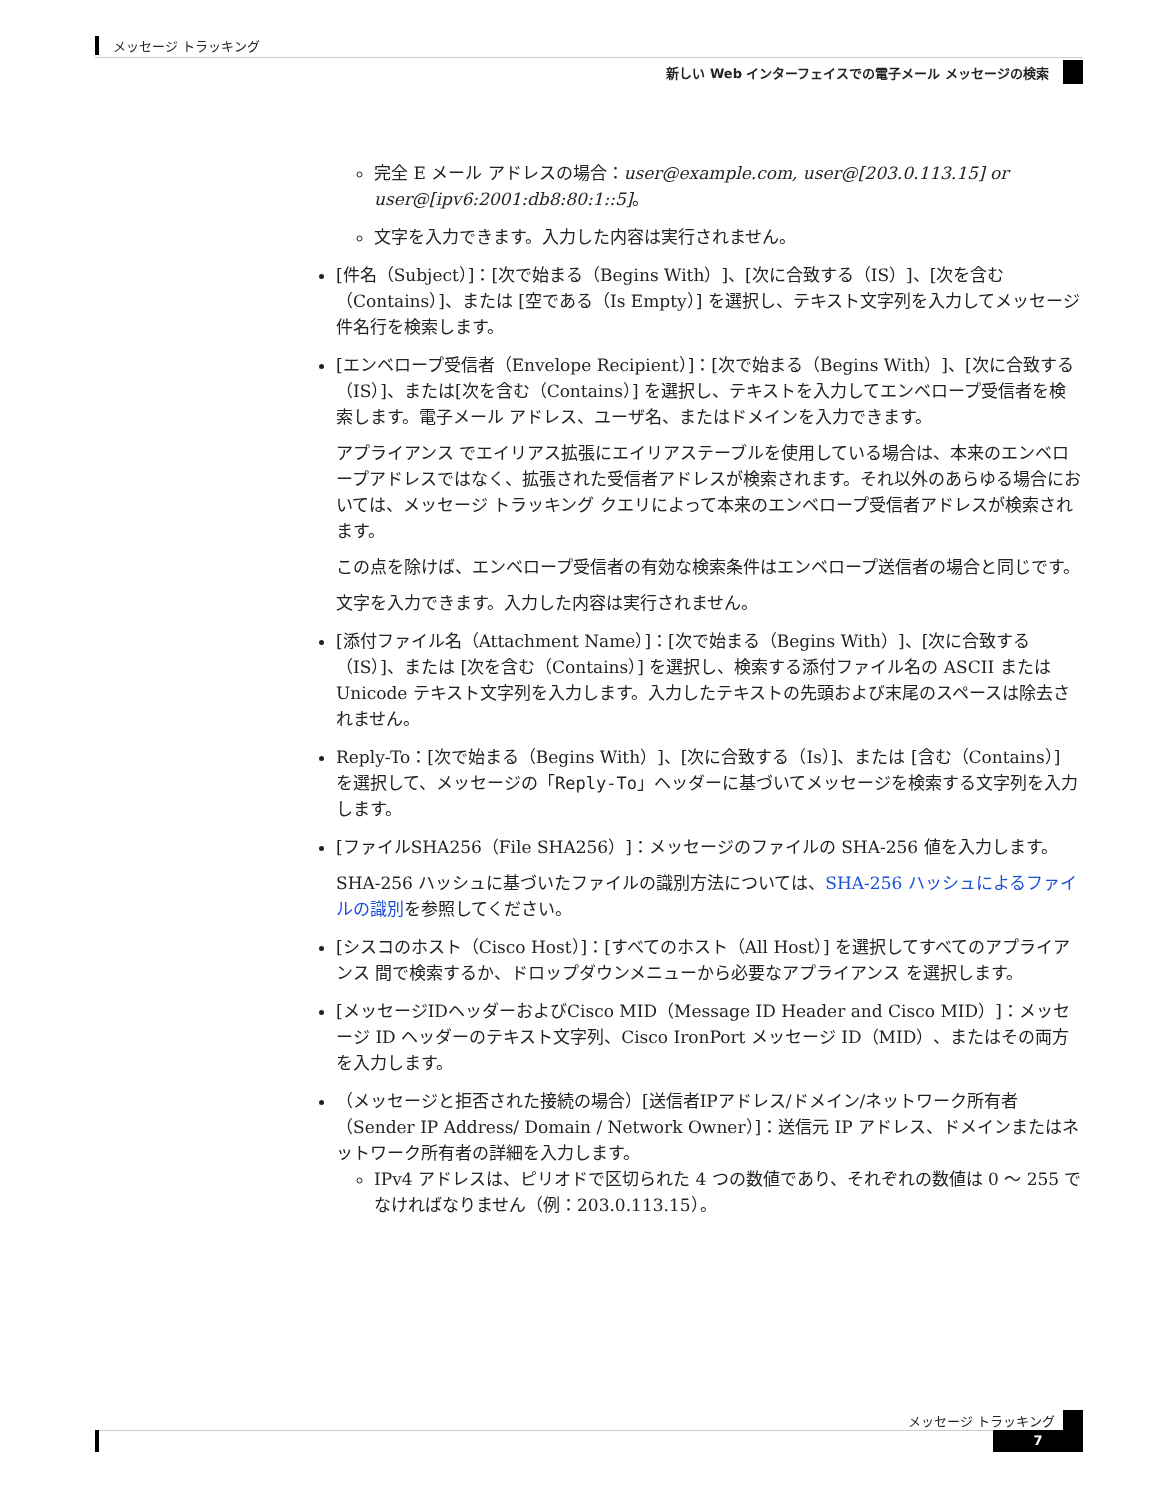メッセージ トラッキング
新しい Web インターフェイスでの電子メール メッセージの検索
完全 E メール アドレスの場合：user@example.com, user@[203.0.113.15] or user@[ipv6:2001:db8:80:1::5]。
文字を入力できます。入力した内容は実行されません。
[件名（Subject）]：[次で始まる（Begins With）]、[次に合致する（IS）]、[次を含む（Contains）]、または [空である（Is Empty）] を選択し、テキスト文字列を入力してメッセージ件名行を検索します。
[エンベロープ受信者（Envelope Recipient）]：[次で始まる（Begins With）]、[次に合致する（IS）]、または[次を含む（Contains）] を選択し、テキストを入力してエンベロープ受信者を検索します。電子メール アドレス、ユーザ名、またはドメインを入力できます。
アプライアンス でエイリアス拡張にエイリアステーブルを使用している場合は、本来のエンベロープアドレスではなく、拡張された受信者アドレスが検索されます。それ以外のあらゆる場合においては、メッセージ トラッキング クエリによって本来のエンベロープ受信者アドレスが検索されます。
この点を除けば、エンベロープ受信者の有効な検索条件はエンベロープ送信者の場合と同じです。
文字を入力できます。入力した内容は実行されません。
[添付ファイル名（Attachment Name）]：[次で始まる（Begins With）]、[次に合致する（IS）]、または [次を含む（Contains）] を選択し、検索する添付ファイル名の ASCII または Unicode テキスト文字列を入力します。入力したテキストの先頭および末尾のスペースは除去されません。
Reply-To：[次で始まる（Begins With）]、[次に合致する（Is）]、または [含む（Contains）] を選択して、メッセージの「Reply-To」ヘッダーに基づいてメッセージを検索する文字列を入力します。
[ファイルSHA256（File SHA256）]：メッセージのファイルの SHA-256 値を入力します。
SHA-256 ハッシュに基づいたファイルの識別方法については、SHA-256 ハッシュによるファイルの識別を参照してください。
[シスコのホスト（Cisco Host）]：[すべてのホスト（All Host）] を選択してすべてのアプライアンス 間で検索するか、ドロップダウンメニューから必要なアプライアンス を選択します。
[メッセージIDヘッダーおよびCisco MID（Message ID Header and Cisco MID）]：メッセージ ID ヘッダーのテキスト文字列、Cisco IronPort メッセージ ID（MID）、またはその両方を入力します。
（メッセージと拒否された接続の場合）[送信者IPアドレス/ドメイン/ネットワーク所有者（Sender IP Address/ Domain / Network Owner）]：送信元 IP アドレス、ドメインまたはネットワーク所有者の詳細を入力します。
IPv4 アドレスは、ピリオドで区切られた 4 つの数値であり、それぞれの数値は 0 ～ 255 でなければなりません（例：203.0.113.15）。
メッセージ トラッキング
7